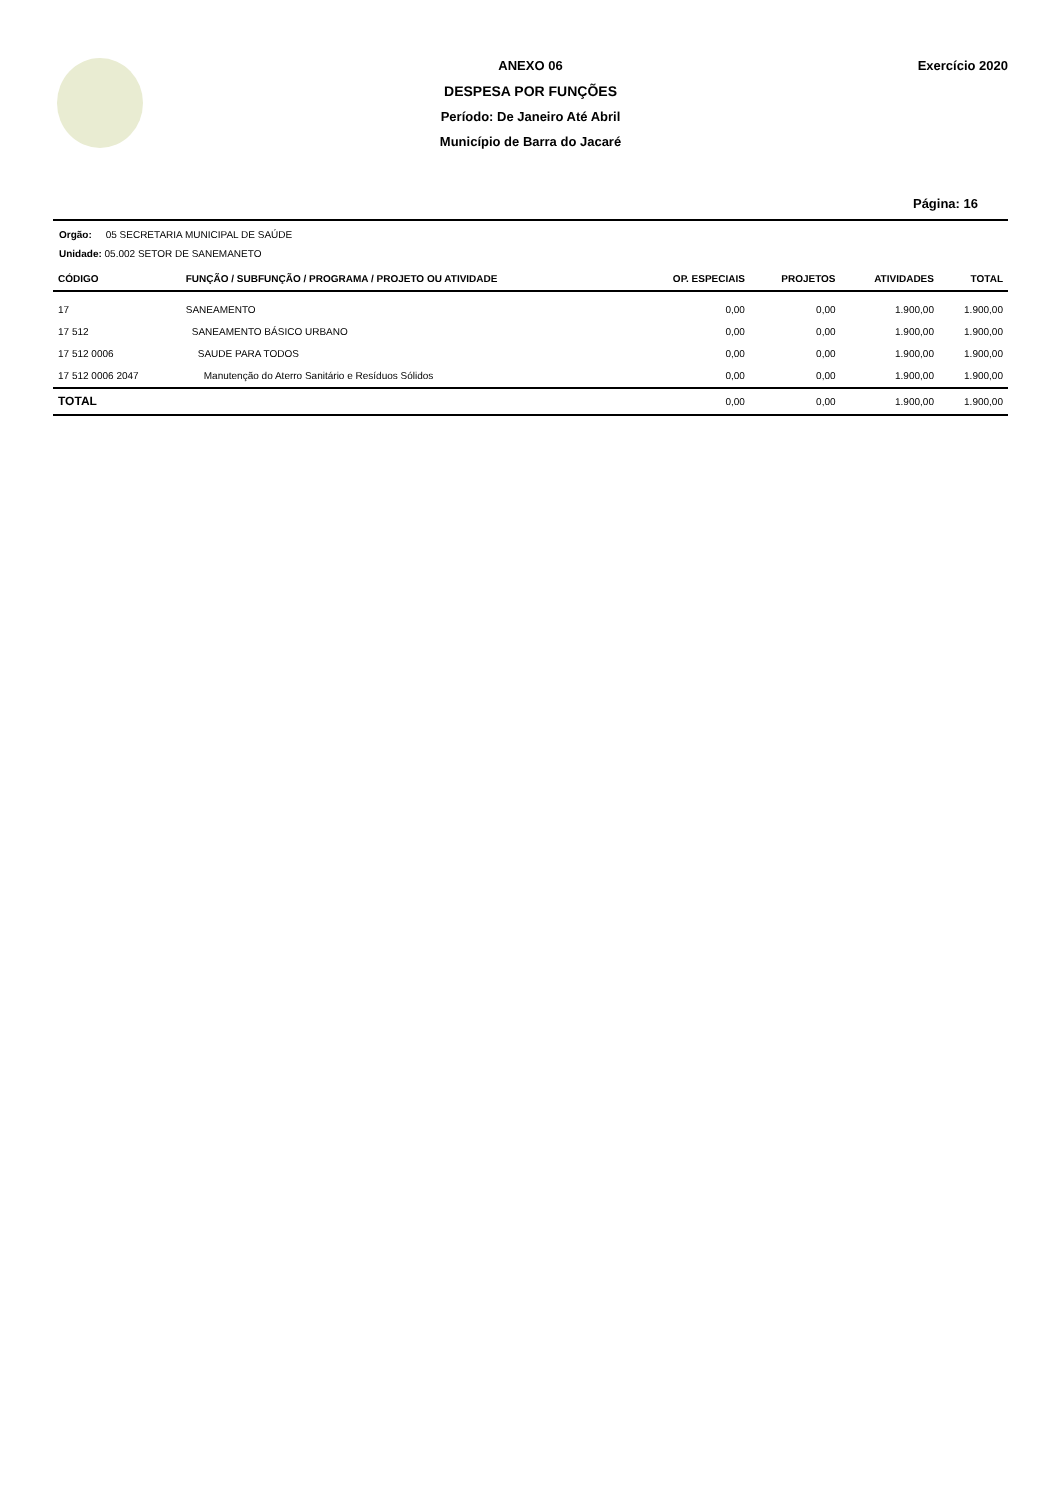ANEXO 06
DESPESA POR FUNÇÕES
Período: De Janeiro Até Abril
Município de Barra do Jacaré
Exercício 2020
Página: 16
Orgão: 05 SECRETARIA MUNICIPAL DE SAÚDE
Unidade: 05.002 SETOR DE SANEMANETO
| CÓDIGO | FUNÇÃO / SUBFUNÇÃO / PROGRAMA / PROJETO OU ATIVIDADE | OP. ESPECIAIS | PROJETOS | ATIVIDADES | TOTAL |
| --- | --- | --- | --- | --- | --- |
| 17 | SANEAMENTO | 0,00 | 0,00 | 1.900,00 | 1.900,00 |
| 17 512 | SANEAMENTO BÁSICO URBANO | 0,00 | 0,00 | 1.900,00 | 1.900,00 |
| 17 512 0006 | SAUDE PARA TODOS | 0,00 | 0,00 | 1.900,00 | 1.900,00 |
| 17 512 0006 2047 | Manutenção do Aterro Sanitário e Resíduos Sólidos | 0,00 | 0,00 | 1.900,00 | 1.900,00 |
| TOTAL | | 0,00 | 0,00 | 1.900,00 | 1.900,00 |